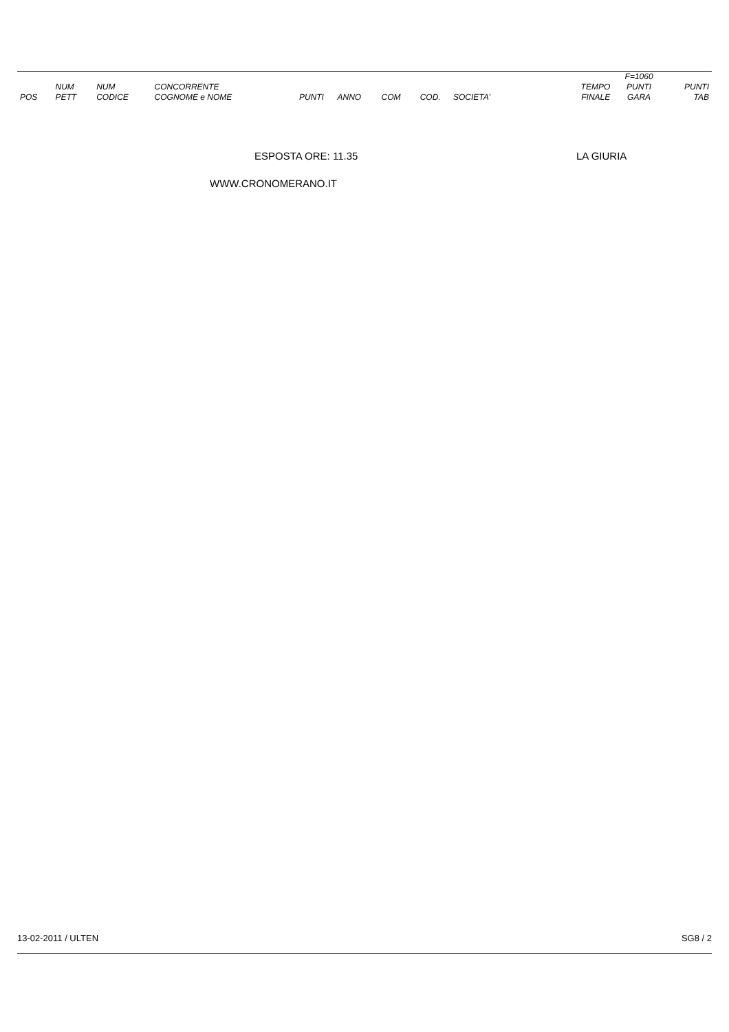| | | | | | | | | | | F=1060 | |
| --- | --- | --- | --- | --- | --- | --- | --- | --- | --- | --- | --- |
| POS | NUM PETT | NUM CODICE | CONCORRENTE COGNOME e NOME | PUNTI | ANNO | COM | COD. | SOCIETA' | TEMPO FINALE | PUNTI GARA | PUNTI TAB |
ESPOSTA ORE: 11.35 LA GIURIA
WWW.CRONOMERANO.IT
13-02-2011 / ULTEN SG8 / 2